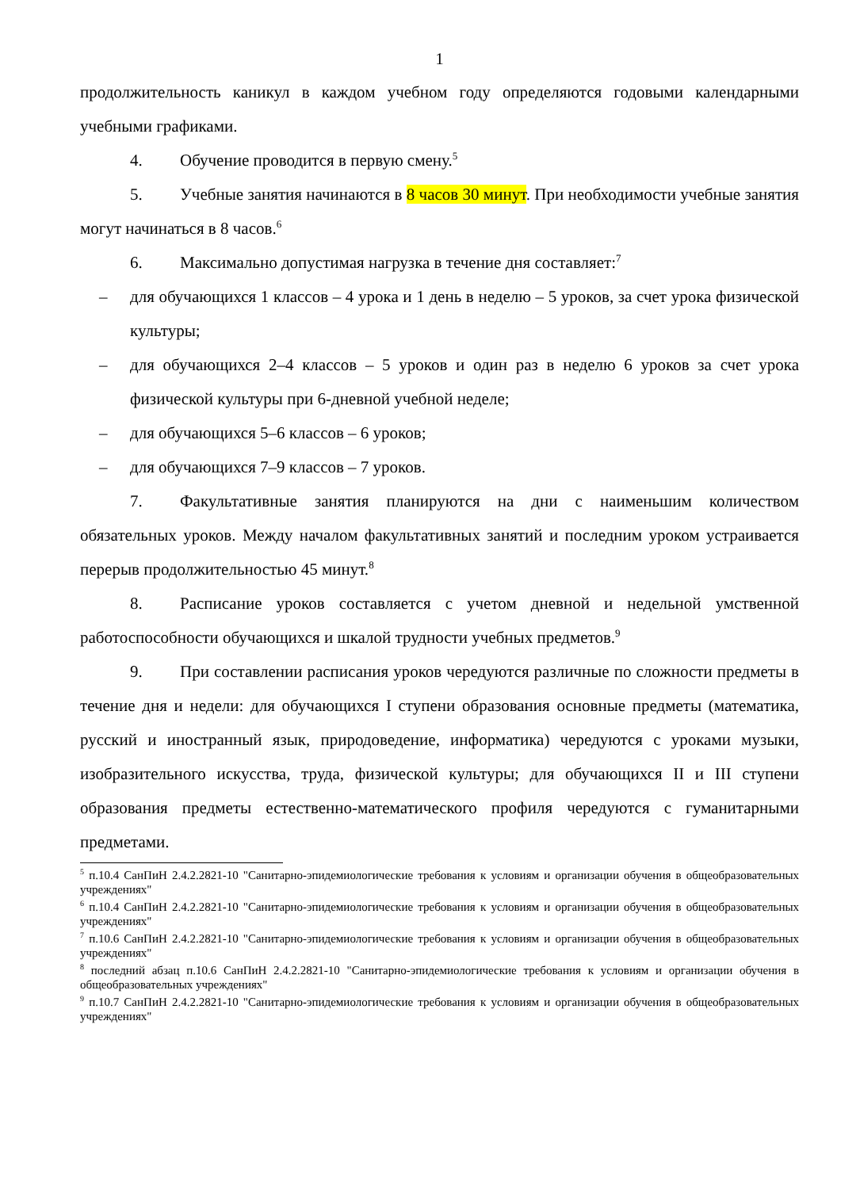1
продолжительность каникул в каждом учебном году определяются годовыми календарными учебными графиками.
4. Обучение проводится в первую смену.<sup>5</sup>
5. Учебные занятия начинаются в 8 часов 30 минут. При необходимости учебные занятия могут начинаться в 8 часов.<sup>6</sup>
6. Максимально допустимая нагрузка в течение дня составляет:<sup>7</sup>
– для обучающихся 1 классов – 4 урока и 1 день в неделю – 5 уроков, за счет урока физической культуры;
– для обучающихся 2–4 классов – 5 уроков и один раз в неделю 6 уроков за счет урока физической культуры при 6-дневной учебной неделе;
– для обучающихся 5–6 классов – 6 уроков;
– для обучающихся 7–9 классов – 7 уроков.
7. Факультативные занятия планируются на дни с наименьшим количеством обязательных уроков. Между началом факультативных занятий и последним уроком устраивается перерыв продолжительностью 45 минут.<sup>8</sup>
8. Расписание уроков составляется с учетом дневной и недельной умственной работоспособности обучающихся и шкалой трудности учебных предметов.<sup>9</sup>
9. При составлении расписания уроков чередуются различные по сложности предметы в течение дня и недели: для обучающихся I ступени образования основные предметы (математика, русский и иностранный язык, природоведение, информатика) чередуются с уроками музыки, изобразительного искусства, труда, физической культуры; для обучающихся II и III ступени образования предметы естественно-математического профиля чередуются с гуманитарными предметами.
<sup>5</sup> п.10.4 СанПиН 2.4.2.2821-10 "Санитарно-эпидемиологические требования к условиям и организации обучения в общеобразовательных учреждениях"
<sup>6</sup> п.10.4 СанПиН 2.4.2.2821-10 "Санитарно-эпидемиологические требования к условиям и организации обучения в общеобразовательных учреждениях"
<sup>7</sup> п.10.6 СанПиН 2.4.2.2821-10 "Санитарно-эпидемиологические требования к условиям и организации обучения в общеобразовательных учреждениях"
<sup>8</sup> последний абзац п.10.6 СанПиН 2.4.2.2821-10 "Санитарно-эпидемиологические требования к условиям и организации обучения в общеобразовательных учреждениях"
<sup>9</sup> п.10.7 СанПиН 2.4.2.2821-10 "Санитарно-эпидемиологические требования к условиям и организации обучения в общеобразовательных учреждениях"